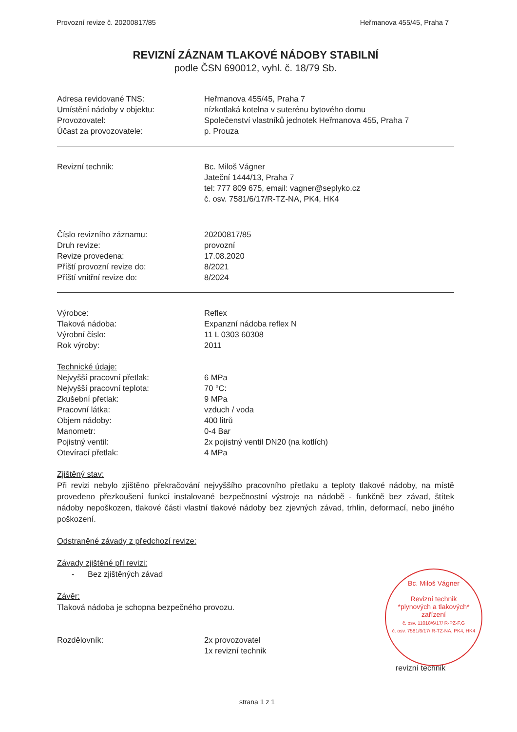Provozní revize č. 20200817/85 Heřmanova 455/45, Praha 7
REVIZNÍ ZÁZNAM TLAKOVÉ NÁDOBY STABILNÍ
podle ČSN 690012, vyhl. č. 18/79 Sb.
Adresa revidované TNS: Heřmanova 455/45, Praha 7
Umístění nádoby v objektu: nízkotlaká kotelna v suterénu bytového domu
Provozovatel: Společenství vlastníků jednotek Heřmanova 455, Praha 7
Účast za provozovatele: p. Prouza
Revizní technik: Bc. Miloš Vágner
Jateční 1444/13, Praha 7
tel: 777 809 675, email: vagner@seplyko.cz
č. osv. 7581/6/17/R-TZ-NA, PK4, HK4
Číslo revizního záznamu: 20200817/85
Druh revize: provozní
Revize provedena: 17.08.2020
Příští provozní revize do: 8/2021
Příští vnitřní revize do: 8/2024
Výrobce: Reflex
Tlaková nádoba: Expanzní nádoba reflex N
Výrobní číslo: 11 L 0303 60308
Rok výroby: 2011
Technické údaje:
Nejvyšší pracovní přetlak: 6 MPa
Nejvyšší pracovní teplota: 70 °C:
Zkušební přetlak: 9 MPa
Pracovní látka: vzduch / voda
Objem nádoby: 400 litrů
Manometr: 0-4 Bar
Pojistný ventil: 2x pojistný ventil DN20 (na kotlích)
Otevírací přetlak: 4 MPa
Zjištěný stav:
Při revizi nebylo zjištěno překračování nejvyššího pracovního přetlaku a teploty tlakové nádoby, na místě provedeno přezkoušení funkcí instalované bezpečnostní výstroje na nádobě - funkčně bez závad, štítek nádoby nepoškozen, tlakové části vlastní tlakové nádoby bez zjevných závad, trhlin, deformací, nebo jiného poškození.
Odstraněné závady z předchozí revize:
Závady zjištěné při revizi:
- Bez zjištěných závad
Závěr:
Tlaková nádoba je schopna bezpečného provozu.
Rozdělovník: 2x provozovatel
1x revizní technik
Bc. Miloš Vágner
Revizní technik
*plynových a tlakových*
zařízení
č. osv. 11018/6/17/ R-PZ-F,G
č. osv. 7581/6/17/ R-TZ-NA, PK4, HK4
revizní technik
strana 1 z 1